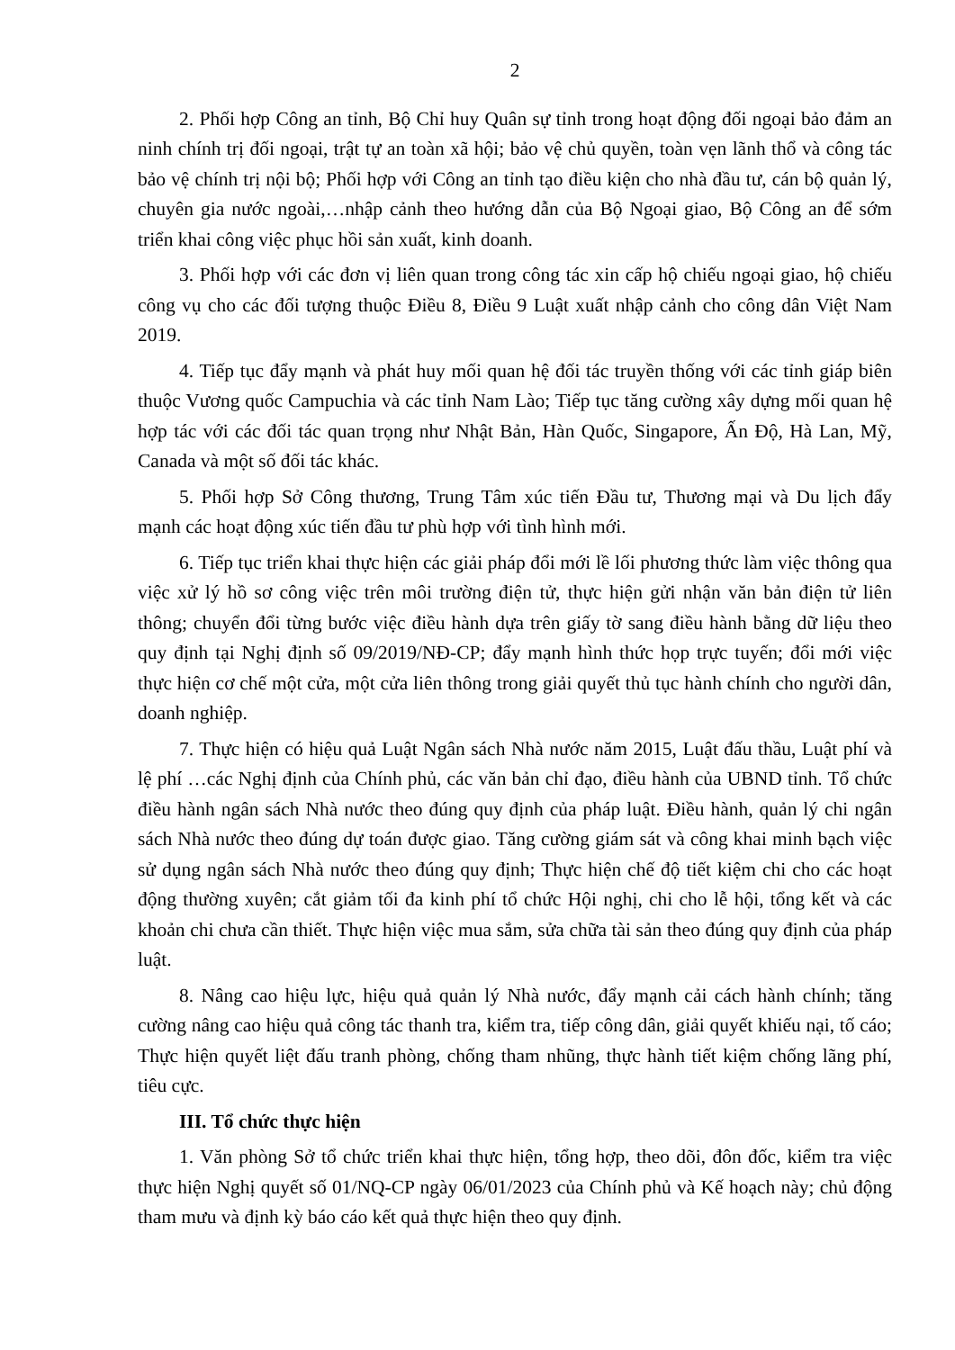2
2. Phối hợp Công an tỉnh, Bộ Chỉ huy Quân sự tỉnh trong hoạt động đối ngoại bảo đảm an ninh chính trị đối ngoại, trật tự an toàn xã hội; bảo vệ chủ quyền, toàn vẹn lãnh thổ và công tác bảo vệ chính trị nội bộ; Phối hợp với Công an tỉnh tạo điều kiện cho nhà đầu tư, cán bộ quản lý, chuyên gia nước ngoài,…nhập cảnh theo hướng dẫn của Bộ Ngoại giao, Bộ Công an để sớm triển khai công việc phục hồi sản xuất, kinh doanh.
3. Phối hợp với các đơn vị liên quan trong công tác xin cấp hộ chiếu ngoại giao, hộ chiếu công vụ cho các đối tượng thuộc Điều 8, Điều 9 Luật xuất nhập cảnh cho công dân Việt Nam 2019.
4. Tiếp tục đẩy mạnh và phát huy mối quan hệ đối tác truyền thống với các tỉnh giáp biên thuộc Vương quốc Campuchia và các tỉnh Nam Lào; Tiếp tục tăng cường xây dựng mối quan hệ hợp tác với các đối tác quan trọng như Nhật Bản, Hàn Quốc, Singapore, Ấn Độ, Hà Lan, Mỹ, Canada và một số đối tác khác.
5. Phối hợp Sở Công thương, Trung Tâm xúc tiến Đầu tư, Thương mại và Du lịch đẩy mạnh các hoạt động xúc tiến đầu tư phù hợp với tình hình mới.
6. Tiếp tục triển khai thực hiện các giải pháp đổi mới lề lối phương thức làm việc thông qua việc xử lý hồ sơ công việc trên môi trường điện tử, thực hiện gửi nhận văn bản điện tử liên thông; chuyển đổi từng bước việc điều hành dựa trên giấy tờ sang điều hành bằng dữ liệu theo quy định tại Nghị định số 09/2019/NĐ-CP; đẩy mạnh hình thức họp trực tuyến; đổi mới việc thực hiện cơ chế một cửa, một cửa liên thông trong giải quyết thủ tục hành chính cho người dân, doanh nghiệp.
7. Thực hiện có hiệu quả Luật Ngân sách Nhà nước năm 2015, Luật đấu thầu, Luật phí và lệ phí …các Nghị định của Chính phủ, các văn bản chỉ đạo, điều hành của UBND tỉnh. Tổ chức điều hành ngân sách Nhà nước theo đúng quy định của pháp luật. Điều hành, quản lý chi ngân sách Nhà nước theo đúng dự toán được giao. Tăng cường giám sát và công khai minh bạch việc sử dụng ngân sách Nhà nước theo đúng quy định; Thực hiện chế độ tiết kiệm chi cho các hoạt động thường xuyên; cắt giảm tối đa kinh phí tổ chức Hội nghị, chi cho lễ hội, tổng kết và các khoản chi chưa cần thiết. Thực hiện việc mua sắm, sửa chữa tài sản theo đúng quy định của pháp luật.
8. Nâng cao hiệu lực, hiệu quả quản lý Nhà nước, đẩy mạnh cải cách hành chính; tăng cường nâng cao hiệu quả công tác thanh tra, kiểm tra, tiếp công dân, giải quyết khiếu nại, tố cáo; Thực hiện quyết liệt đấu tranh phòng, chống tham nhũng, thực hành tiết kiệm chống lãng phí, tiêu cực.
III. Tổ chức thực hiện
1. Văn phòng Sở tổ chức triển khai thực hiện, tổng hợp, theo dõi, đôn đốc, kiểm tra việc thực hiện Nghị quyết số 01/NQ-CP ngày 06/01/2023 của Chính phủ và Kế hoạch này; chủ động tham mưu và định kỳ báo cáo kết quả thực hiện theo quy định.